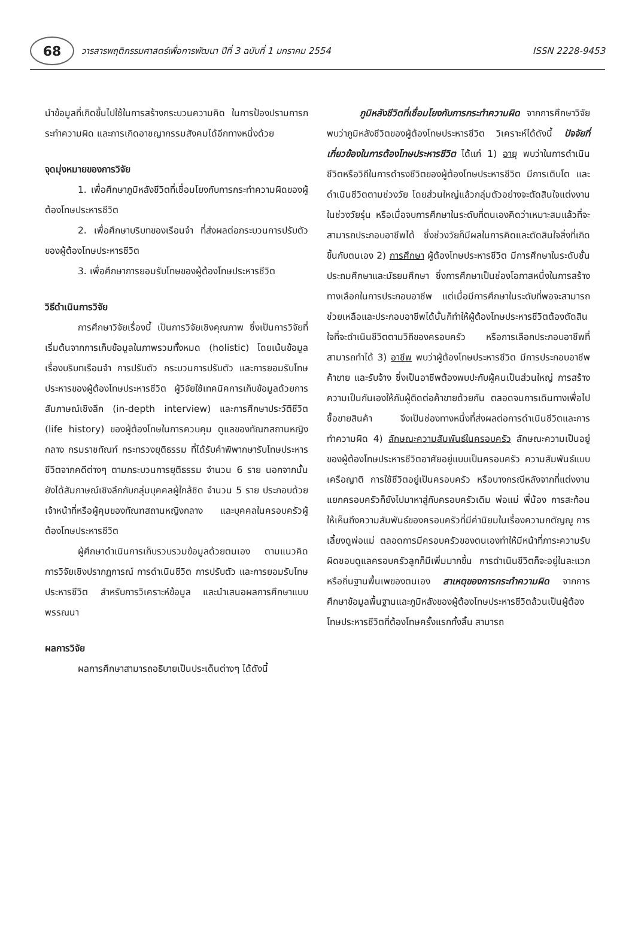68
วารสารพฤติกรรมศาสตร์เพื่อการพัฒนา ปีที่ 3 ฉบับที่ 1 มกราคม 2554 ISSN 2228-9453
นำข้อมูลที่เกิดขึ้นไปใช้ในการสร้างกระบวนความคิด ในการป้องปรามการกระทำความผิด และการเกิดอาชญากรรมสังคมได้อีกทางหนึ่งด้วย
จุดมุ่งหมายของการวิจัย
1. เพื่อศึกษาภูมิหลังชีวิตที่เชื่อมโยงกับการกระทำความผิดของผู้ต้องโทษประหารชีวิต
2. เพื่อศึกษาบริบทของเรือนจำ ที่ส่งผลต่อกระบวนการปรับตัวของผู้ต้องโทษประหารชีวิต
3. เพื่อศึกษาการยอมรับโทษของผู้ต้องโทษประหารชีวิต
วิธีดำเนินการวิจัย
การศึกษาวิจัยเรื่องนี้ เป็นการวิจัยเชิงคุณภาพ ซึ่งเป็นการวิจัยที่เริ่มต้นจากการเก็บข้อมูลในภาพรวมทั้งหมด (holistic) โดยเน้นข้อมูลเรื่องบริบทเรือนจำ การปรับตัว กระบวนการปรับตัว และการยอมรับโทษประหารของผู้ต้องโทษประหารชีวิต ผู้วิจัยใช้เทคนิคการเก็บข้อมูลด้วยการสัมภาษณ์เชิงลึก (in-depth interview) และการศึกษาประวัติชีวิต (life history) ของผู้ต้องโทษในการควบคุม ดูแลของทัณฑสถานหญิงกลาง กรมราชทัณฑ์ กระทรวงยุติธรรม ที่ได้รับคำพิพากษารับโทษประหารชีวิตจากคดีต่างๆ ตามกระบวนการยุติธรรม จำนวน 6 ราย นอกจากนั้นยังได้สัมภาษณ์เชิงลึกกับกลุ่มบุคคลผู้ใกล้ชิด จำนวน 5 ราย ประกอบด้วย เจ้าหน้าที่หรือผู้คุมของทัณฑสถานหญิงกลาง และบุคคลในครอบครัวผู้ต้องโทษประหารชีวิต
ผู้ศึกษาดำเนินการเก็บรวบรวมข้อมูลด้วยตนเอง ตามแนวคิดการวิจัยเชิงปรากฏการณ์ การดำเนินชีวิต การปรับตัว และการยอมรับโทษประหารชีวิต สำหรับการวิเคราะห์ข้อมูล และนำเสนอผลการศึกษาแบบพรรณนา
ผลการวิจัย
ผลการศึกษาสามารถอธิบายเป็นประเด็นต่างๆ ได้ดังนี้
ภูมิหลังชีวิตที่เชื่อมโยงกับการกระทำความผิด จากการศึกษาวิจัยพบว่าภูมิหลังชีวิตของผู้ต้องโทษประหารชีวิต วิเคราะห์ได้ดังนี้ ปัจจัยที่เกี่ยวข้องในการต้องโทษประหารชีวิต ได้แก่ 1) อายุ พบว่าในการดำเนินชีวิตหรือวิถีในการดำรงชีวิตของผู้ต้องโทษประหารชีวิต มีการเติบโต และดำเนินชีวิตตามช่วงวัย โดยส่วนใหญ่แล้วกลุ่มตัวอย่างจะตัดสินใจแต่งงานในช่วงวัยรุ่น หรือเมื่อจบการศึกษาในระดับที่ตนเองคิดว่าเหมาะสมแล้วที่จะสามารถประกอบอาชีพได้ ซึ่งช่วงวัยก็มีผลในการคิดและตัดสินใจสิ่งที่เกิดขึ้นกับตนเอง 2) การศึกษา ผู้ต้องโทษประหารชีวิต มีการศึกษาในระดับชั้นประถมศึกษาและมัธยมศึกษา ซึ่งการศึกษาเป็นช่องโอกาสหนึ่งในการสร้างทางเลือกในการประกอบอาชีพ แต่เมื่อมีการศึกษาในระดับที่พอจะสามารถช่วยเหลือและประกอบอาชีพได้นั้นก็ทำให้ผู้ต้องโทษประหารชีวิตต้องตัดสินใจที่จะดำเนินชีวิตตามวิถีของครอบครัว หรือการเลือกประกอบอาชีพที่สามารถทำได้ 3) อาชีพ พบว่าผู้ต้องโทษประหารชีวิต มีการประกอบอาชีพค้าขาย และรับจ้าง ซึ่งเป็นอาชีพต้องพบปะกับผู้คนเป็นส่วนใหญ่ การสร้างความเป็นกันเองให้กับผู้ติดต่อค้าขายด้วยกัน ตลอดจนการเดินทางเพื่อไปซื้อขายสินค้า จึงเป็นช่องทางหนึ่งที่ส่งผลต่อการดำเนินชีวิตและการทำความผิด 4) ลักษณะความสัมพันธ์ในครอบครัว ลักษณะความเป็นอยู่ของผู้ต้องโทษประหารชีวิตอาศัยอยู่แบบเป็นครอบครัว ความสัมพันธ์แบบเครือญาติ การใช้ชีวิตอยู่เป็นครอบครัว หรือบางกรณีหลังจากที่แต่งงานแยกครอบครัวก็ยังไปมาหาสู่กับครอบครัวเดิม พ่อแม่ พี่น้อง การสะท้อนให้เห็นถึงความสัมพันธ์ของครอบครัวที่มีค่านิยมในเรื่องความกตัญญู การเลี้ยงดูพ่อแม่ ตลอดการมีครอบครัวของตนเองทำให้มีหน้าที่ภาระความรับผิดชอบดูแลครอบครัวลูกก็มีเพิ่มมากขึ้น การดำเนินชีวิตก็จะอยู่ในละแวกหรือถิ่นฐานพื้นเพของตนเอง สาเหตุของการกระทำความผิด จากการศึกษาข้อมูลพื้นฐานและภูมิหลังของผู้ต้องโทษประหารชีวิตล้วนเป็นผู้ต้องโทษประหารชีวิตที่ต้องโทษครั้งแรกทั้งสิ้น สามารถ